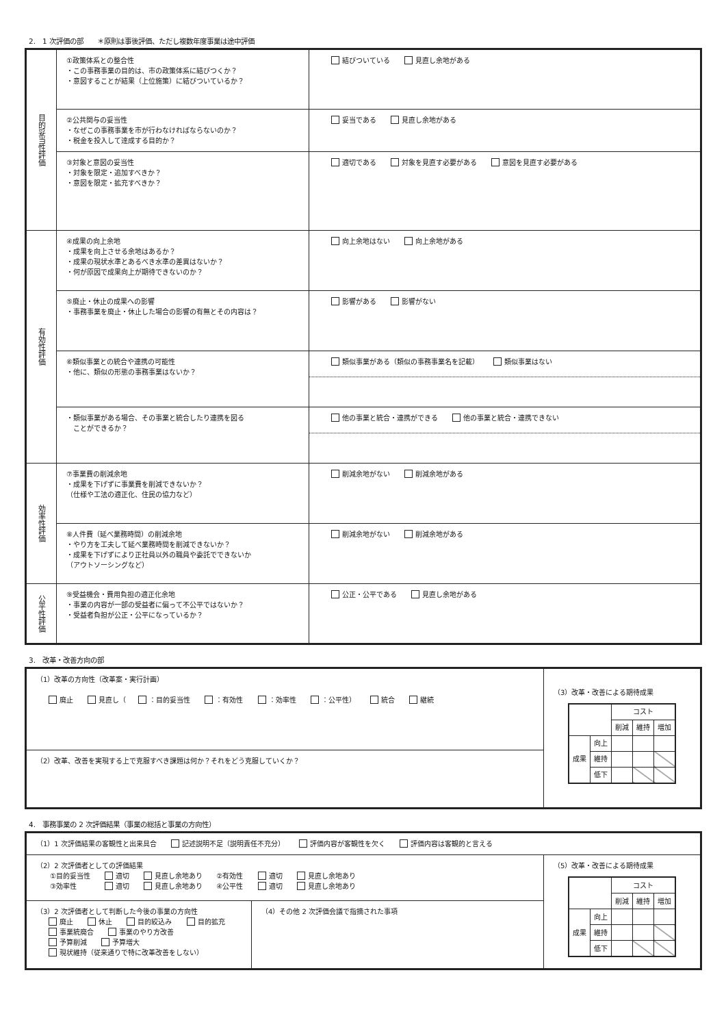2.　1 次評価の部　　＊原則は事後評価、ただし複数年度事業は途中評価
| 目的妥当性評価 | ①政策体系との整合性 ・この事務事業の目的は、市の政策体系に結びつくか？ ・意図することが結果（上位施策）に結びついているか？ | 結びついている 見直し余地がある |
| | ②公共関与の妥当性 ・なぜこの事務事業を市が行わなければならないのか？ ・税金を投入して達成する目的か？ | 妥当である 見直し余地がある |
| | ③対象と意図の妥当性 ・対象を限定・追加すべきか？ ・意図を限定・拡充すべきか？ | 適切である 対象を見直す必要がある 意図を見直す必要がある |
| 有効性評価 | ④成果の向上余地 ・成果を向上させる余地はあるか？ ・成果の現状水準とあるべき水準の差異はないか？ ・何が原因で成果向上が期待できないのか？ | 向上余地はない 向上余地がある |
| | ⑤廃止・休止の成果への影響 ・事務事業を廃止・休止した場合の影響の有無とその内容は？ | 影響がある 影響がない |
| | ⑥類似事業との統合や連携の可能性 ・他に、類似の形態の事務事業はないか？ | 類似事業がある（類似の事務事業名を記載） 類似事業はない |
| | ・類似事業がある場合、その事業と統合したり連携を図る ことができるか？ | 他の事業と統合・連携ができる 他の事業と統合・連携できない |
| 効率性評価 | ⑦事業費の削減余地 ・成果を下げずに事業費を削減できないか？ （仕様や工法の適正化、住民の協力など） | 削減余地がない 削減余地がある |
| | ⑧人件費（延べ業務時間）の削減余地 ・やり方を工夫して延べ業務時間を削減できないか？ ・成果を下げずにより正社員以外の職員や委託でできないか （アウトソーシングなど） | 削減余地がない 削減余地がある |
| 公平性評価 | ⑨受益機会・費用負担の適正化余地 ・事業の内容が一部の受益者に偏って不公平ではないか？ ・受益者負担が公正・公平になっているか？ | 公正・公平である 見直し余地がある |
3.　改革・改善方向の部
| （1）改革の方向性（改革案・実行計画） 廃止 見直し（ ：目的妥当性 ：有効性 ：効率性 ：公平性） 統合 継続 | （3）改革・改善による期待成果 / / / コスト / / / / --- / --- / --- / --- / --- / / / / 削減 / 維持 / 増加 / / 成果 / 向上 / / / / / / 維持 / / / / / / 低下 / / / / |
| （2）改革、改善を実現する上で克服すべき課題は何か？それをどう克服していくか？ | |
4.　事務事業の 2 次評価結果（事業の総括と事業の方向性）
| （1）1 次評価結果の客観性と出来具合 記述説明不足（説明責任不充分） 評価内容が客観性を欠く 評価内容は客観的と言える | | |
| （2）2 次評価者としての評価結果 ①目的妥当性 適切 見直し余地あり ②有効性 適切 見直し余地あり ③効率性 適切 見直し余地あり ④公平性 適切 見直し余地あり | | （5）改革・改善による期待成果 / / / コスト / / / / --- / --- / --- / --- / --- / / / / 削減 / 維持 / 増加 / / 成果 / 向上 / / / / / / 維持 / / / / / / 低下 / / / / |
| （3）2 次評価者として判断した今後の事業の方向性 廃止 休止 目的絞込み 目的拡充 事業統廃合 事業のやり方改善 予算削減 予算増大 現状維持（従来通りで特に改革改善をしない） | （4）その他 2 次評価会議で指摘された事項 | |